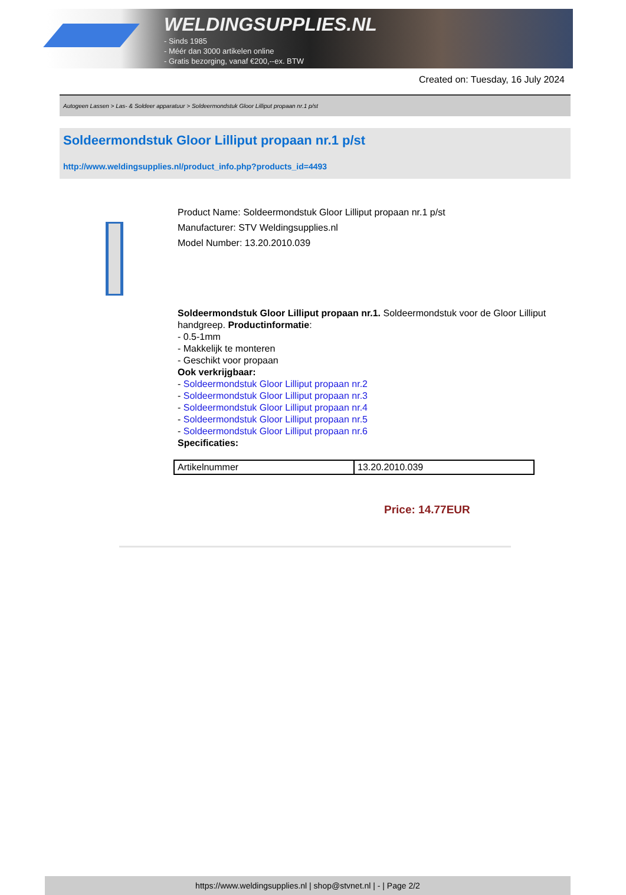WELDINGSUPPLIES.NL
- Sinds 1985
- Méér dan 3000 artikelen online
- Gratis bezorging, vanaf €200,--ex. BTW
Created on: Tuesday, 16 July 2024
Autogeen Lassen > Las- & Soldeer apparatuur > Soldeermondstuk Gloor Lilliput propaan nr.1 p/st
Soldeermondstuk Gloor Lilliput propaan nr.1 p/st
http://www.weldingsupplies.nl/product_info.php?products_id=4493
Product Name: Soldeermondstuk Gloor Lilliput propaan nr.1 p/st
Manufacturer: STV Weldingsupplies.nl
Model Number: 13.20.2010.039
Soldeermondstuk Gloor Lilliput propaan nr.1. Soldeermondstuk voor de Gloor Lilliput handgreep. Productinformatie:
- 0.5-1mm
- Makkelijk te monteren
- Geschikt voor propaan
Ook verkrijgbaar:
- Soldeermondstuk Gloor Lilliput propaan nr.2
- Soldeermondstuk Gloor Lilliput propaan nr.3
- Soldeermondstuk Gloor Lilliput propaan nr.4
- Soldeermondstuk Gloor Lilliput propaan nr.5
- Soldeermondstuk Gloor Lilliput propaan nr.6
Specificaties:
| Artikelnummer | 13.20.2010.039 |
Price: 14.77EUR
https://www.weldingsupplies.nl | shop@stvnet.nl | - | Page 2/2